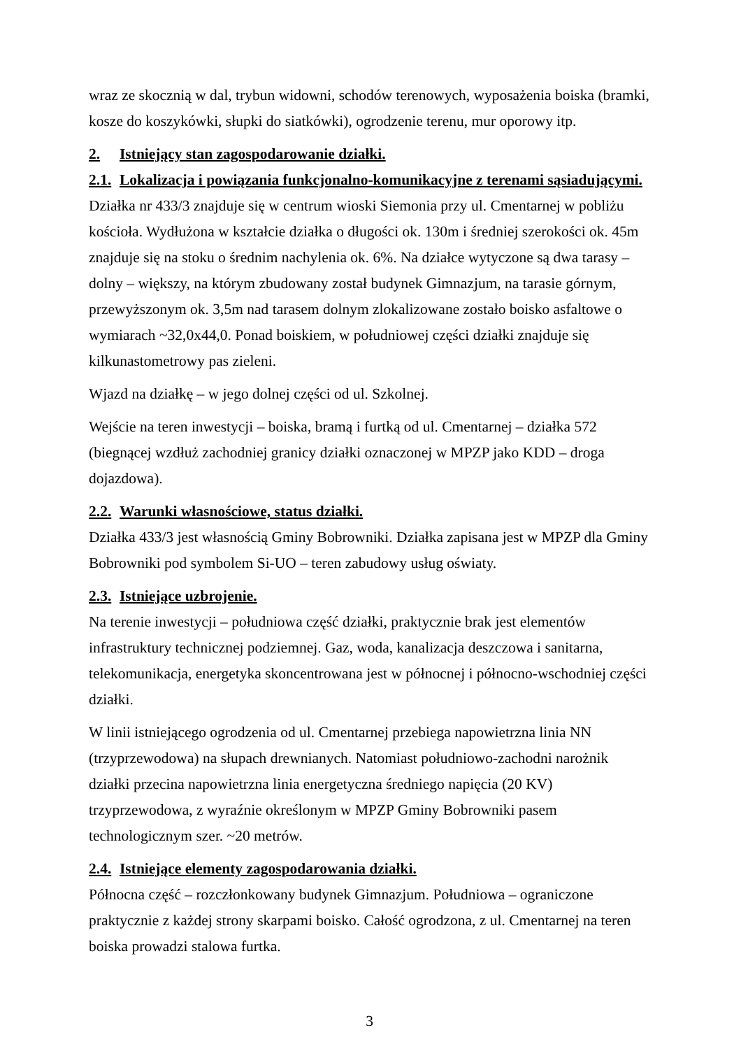wraz ze skocznią w dal, trybun widowni, schodów terenowych, wyposażenia boiska (bramki, kosze do koszykówki, słupki do siatkówki), ogrodzenie terenu, mur oporowy itp.
2. Istniejący stan zagospodarowanie działki.
2.1. Lokalizacja i powiązania funkcjonalno-komunikacyjne z terenami sąsiadującymi.
Działka nr 433/3 znajduje się w centrum wioski Siemonia przy ul. Cmentarnej w pobliżu kościoła. Wydłużona w kształcie działka o długości ok. 130m i średniej szerokości ok. 45m znajduje się na stoku o średnim nachylenia ok. 6%. Na działce wytyczone są dwa tarasy – dolny – większy, na którym zbudowany został budynek Gimnazjum, na tarasie górnym, przewyższonym ok. 3,5m nad tarasem dolnym zlokalizowane zostało boisko asfaltowe o wymiarach ~32,0x44,0. Ponad boiskiem, w południowej części działki znajduje się kilkunastometrowy pas zieleni.
Wjazd na działkę – w jego dolnej części od ul. Szkolnej.
Wejście na teren inwestycji – boiska, bramą i furtką od ul. Cmentarnej – działka 572 (biegnącej wzdłuż zachodniej granicy działki oznaczonej w MPZP jako KDD – droga dojazdowa).
2.2. Warunki własnościowe, status działki.
Działka 433/3 jest własnością Gminy Bobrowniki. Działka zapisana jest w MPZP dla Gminy Bobrowniki pod symbolem Si-UO – teren zabudowy usług oświaty.
2.3. Istniejące uzbrojenie.
Na terenie inwestycji – południowa część działki, praktycznie brak jest elementów infrastruktury technicznej podziemnej. Gaz, woda, kanalizacja deszczowa i sanitarna, telekomunikacja, energetyka skoncentrowana jest w północnej i północno-wschodniej części działki.
W linii istniejącego ogrodzenia od ul. Cmentarnej przebiega napowietrzna linia NN (trzyprzewodowa) na słupach drewnianych. Natomiast południowo-zachodni narożnik działki przecina napowietrzna linia energetyczna średniego napięcia (20 KV) trzyprzewodowa, z wyraźnie określonym w MPZP Gminy Bobrowniki pasem technologicznym szer. ~20 metrów.
2.4. Istniejące elementy zagospodarowania działki.
Północna część – rozczłonkowany budynek Gimnazjum. Południowa – ograniczone praktycznie z każdej strony skarpami boisko. Całość ogrodzona, z ul. Cmentarnej na teren boiska prowadzi stalowa furtka.
3